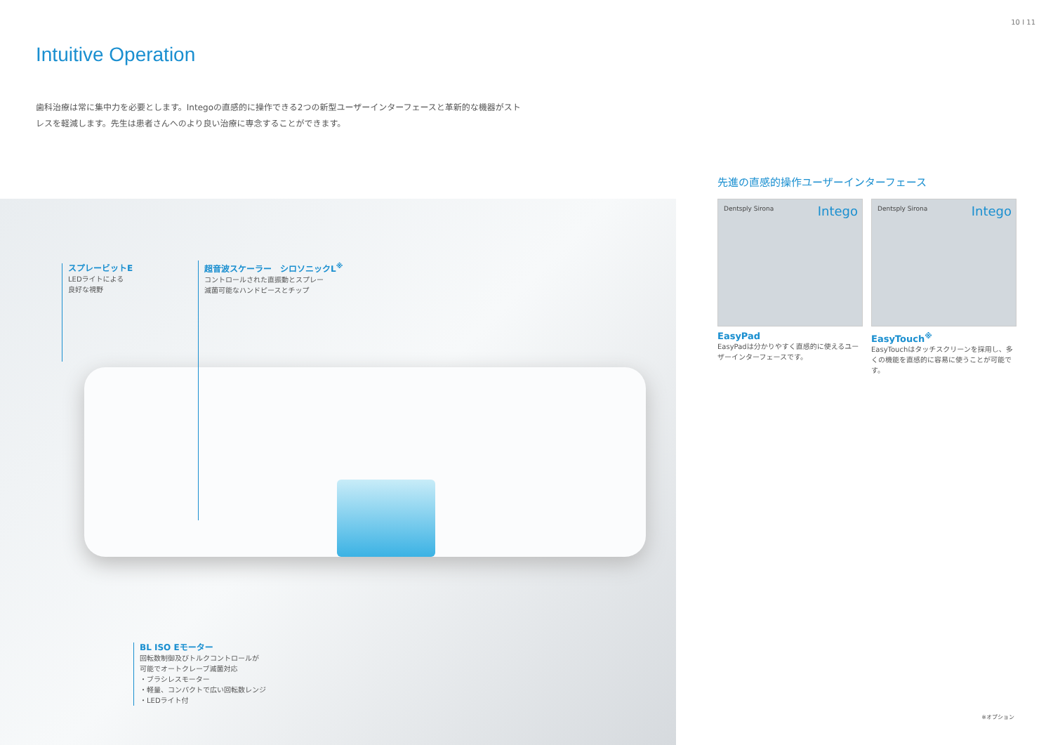10 I 11
Intuitive Operation
歯科治療は常に集中力を必要とします。Integoの直感的に操作できる2つの新型ユーザーインターフェースと革新的な機器がストレスを軽減します。先生は患者さんへのより良い治療に専念することができます。
スプレービットE
LEDライトによる
良好な視野
超音波スケーラー　シロソニックL<sup>※</sup>
コントロールされた直振動とスプレー
滅菌可能なハンドピースとチップ
BL ISO Eモーター
回転数制御及びトルクコントロールが
可能でオートクレーブ滅菌対応
・ブラシレスモーター
・軽量、コンパクトで広い回転数レンジ
・LEDライト付
先進の直感的操作ユーザーインターフェース
Intego
Dentsply Sirona
Intego
Dentsply Sirona
EasyPad
EasyPadは分かりやすく直感的に使えるユーザーインターフェースです。
EasyTouch<sup>※</sup>
EasyTouchはタッチスクリーンを採用し、多くの機能を直感的に容易に使うことが可能です。
※オプション